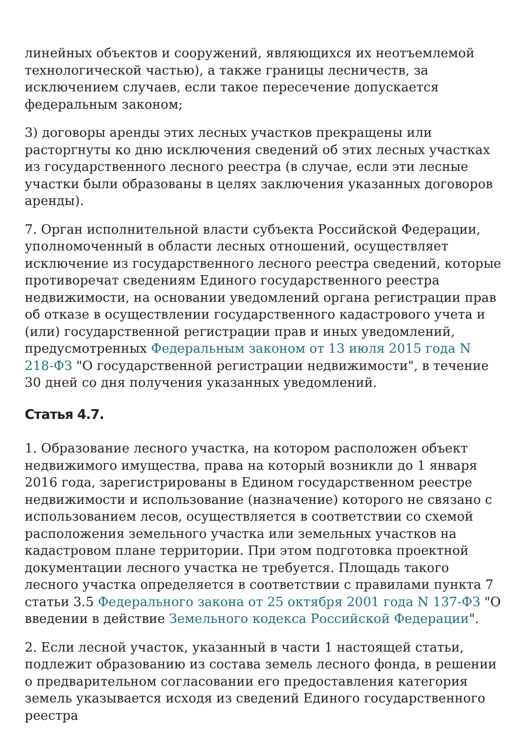линейных объектов и сооружений, являющихся их неотъемлемой технологической частью), а также границы лесничеств, за исключением случаев, если такое пересечение допускается федеральным законом;
3) договоры аренды этих лесных участков прекращены или расторгнуты ко дню исключения сведений об этих лесных участках из государственного лесного реестра (в случае, если эти лесные участки были образованы в целях заключения указанных договоров аренды).
7. Орган исполнительной власти субъекта Российской Федерации, уполномоченный в области лесных отношений, осуществляет исключение из государственного лесного реестра сведений, которые противоречат сведениям Единого государственного реестра недвижимости, на основании уведомлений органа регистрации прав об отказе в осуществлении государственного кадастрового учета и (или) государственной регистрации прав и иных уведомлений, предусмотренных Федеральным законом от 13 июля 2015 года N 218-ФЗ "О государственной регистрации недвижимости", в течение 30 дней со дня получения указанных уведомлений.
Статья 4.7.
1. Образование лесного участка, на котором расположен объект недвижимого имущества, права на который возникли до 1 января 2016 года, зарегистрированы в Едином государственном реестре недвижимости и использование (назначение) которого не связано с использованием лесов, осуществляется в соответствии со схемой расположения земельного участка или земельных участков на кадастровом плане территории. При этом подготовка проектной документации лесного участка не требуется. Площадь такого лесного участка определяется в соответствии с правилами пункта 7 статьи 3.5 Федерального закона от 25 октября 2001 года N 137-ФЗ "О введении в действие Земельного кодекса Российской Федерации".
2. Если лесной участок, указанный в части 1 настоящей статьи, подлежит образованию из состава земель лесного фонда, в решении о предварительном согласовании его предоставления категория земель указывается исходя из сведений Единого государственного реестра